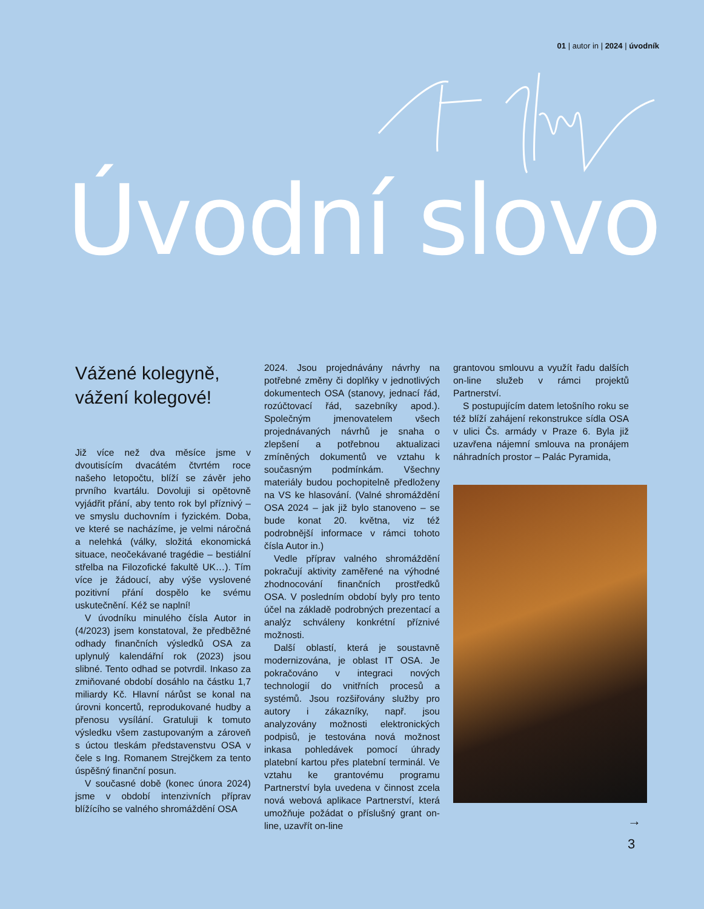01 | autor in | 2024 | úvodník
Úvodní slovo
Vážené kolegyně,
vážení kolegové!
Již více než dva měsíce jsme v dvoutisícím dvacátém čtvrtém roce našeho letopočtu, blíží se závěr jeho prvního kvartálu. Dovoluji si opětovně vyjádřit přání, aby tento rok byl příznivý – ve smyslu duchovním i fyzickém. Doba, ve které se nacházíme, je velmi náročná a nelehká (války, složitá ekonomická situace, neočekávané tragédie – bestiální střelba na Filozofické fakultě UK…). Tím více je žádoucí, aby výše vyslovené pozitivní přání dospělo ke svému uskutečnění. Kéž se naplní!
V úvodníku minulého čísla Autor in (4/2023) jsem konstatoval, že předběžné odhady finančních výsledků OSA za uplynulý kalendářní rok (2023) jsou slibné. Tento odhad se potvrdil. Inkaso za zmiňované období dosáhlo na částku 1,7 miliardy Kč. Hlavní nárůst se konal na úrovni koncertů, reprodukované hudby a přenosu vysílání. Gratuluji k tomuto výsledku všem zastupovaným a zároveň s úctou tleskám představenstvu OSA v čele s Ing. Romanem Strejčkem za tento úspěšný finanční posun.
V současné době (konec února 2024) jsme v období intenzivních příprav blížícího se valného shromáždění OSA
2024. Jsou projednávány návrhy na potřebné změny či doplňky v jednotlivých dokumentech OSA (stanovy, jednací řád, rozúčtovací řád, sazebníky apod.). Společným jmenovatelem všech projednávaných návrhů je snaha o zlepšení a potřebnou aktualizaci zmíněných dokumentů ve vztahu k současným podmínkám. Všechny materiály budou pochopitelně předloženy na VS ke hlasování. (Valné shromáždění OSA 2024 – jak již bylo stanoveno – se bude konat 20. května, viz též podrobnější informace v rámci tohoto čísla Autor in.)
Vedle příprav valného shromáždění pokračují aktivity zaměřené na výhodné zhodnocování finančních prostředků OSA. V posledním období byly pro tento účel na základě podrobných prezentací a analýz schváleny konkrétní příznivé možnosti.
Další oblastí, která je soustavně modernizována, je oblast IT OSA. Je pokračováno v integraci nových technologií do vnitřních procesů a systémů. Jsou rozšiřovány služby pro autory i zákazníky, např. jsou analyzovány možnosti elektronických podpisů, je testována nová možnost inkasa pohledávek pomocí úhrady platební kartou přes platební terminál. Ve vztahu ke grantovému programu Partnerství byla uvedena v činnost zcela nová webová aplikace Partnerství, která umožňuje požádat o příslušný grant on-line, uzavřít on-line
grantovou smlouvu a využít řadu dalších on-line služeb v rámci projektů Partnerství.
S postupujícím datem letošního roku se též blíží zahájení rekonstrukce sídla OSA v ulici Čs. armády v Praze 6. Byla již uzavřena nájemní smlouva na pronájem náhradních prostor – Palác Pyramida,
→
3